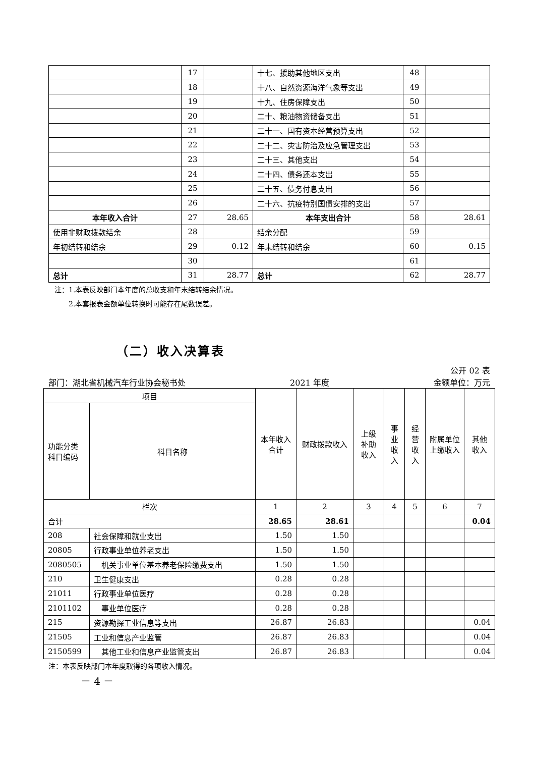| | 17 | | 十七、援助其他地区支出 | 48 | |
| | 18 | | 十八、自然资源海洋气象等支出 | 49 | |
| | 19 | | 十九、住房保障支出 | 50 | |
| | 20 | | 二十、粮油物资储备支出 | 51 | |
| | 21 | | 二十一、国有资本经营预算支出 | 52 | |
| | 22 | | 二十二、灾害防治及应急管理支出 | 53 | |
| | 23 | | 二十三、其他支出 | 54 | |
| | 24 | | 二十四、债务还本支出 | 55 | |
| | 25 | | 二十五、债务付息支出 | 56 | |
| | 26 | | 二十六、抗疫特别国债安排的支出 | 57 | |
| 本年收入合计 | 27 | 28.65 | 本年支出合计 | 58 | 28.61 |
| 使用非财政拨款结余 | 28 | | 结余分配 | 59 | |
| 年初结转和结余 | 29 | 0.12 | 年末结转和结余 | 60 | 0.15 |
| | 30 | | | 61 | |
| 总计 | 31 | 28.77 | 总计 | 62 | 28.77 |
注：1.本表反映部门本年度的总收支和年末结转结余情况。
  2.本套报表金额单位转换时可能存在尾数误差。
（二）收入决算表
公开 02 表
部门：湖北省机械汽车行业协会秘书处 2021 年度 金额单位：万元
| 项目 | | 本年收入合计 | 财政拨款收入 | 上级补助收入 | 事业收入 | 经营收入 | 附属单位上缴收入 | 其他收入 |
| 功能分类科目编码 | 科目名称 | | | | | | | |
| 栏次 | | 1 | 2 | 3 | 4 | 5 | 6 | 7 |
| 合计 | | 28.65 | 28.61 | | | | | 0.04 |
| 208 | 社会保障和就业支出 | 1.50 | 1.50 | | | | | |
| 20805 | 行政事业单位养老支出 | 1.50 | 1.50 | | | | | |
| 2080505 | 机关事业单位基本养老保险缴费支出 | 1.50 | 1.50 | | | | | |
| 210 | 卫生健康支出 | 0.28 | 0.28 | | | | | |
| 21011 | 行政事业单位医疗 | 0.28 | 0.28 | | | | | |
| 2101102 | 事业单位医疗 | 0.28 | 0.28 | | | | | |
| 215 | 资源勘探工业信息等支出 | 26.87 | 26.83 | | | | | 0.04 |
| 21505 | 工业和信息产业监管 | 26.87 | 26.83 | | | | | 0.04 |
| 2150599 | 其他工业和信息产业监管支出 | 26.87 | 26.83 | | | | | 0.04 |
注：本表反映部门本年度取得的各项收入情况。
－ 4 －